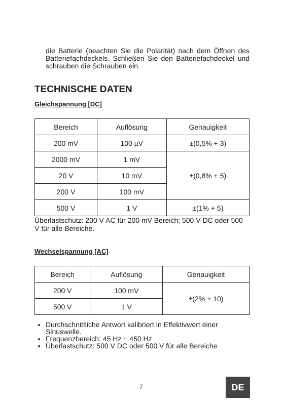die Batterie (beachten Sie die Polarität) nach dem Öffnen des Batteriefachdeckels. Schließen Sie den Batteriefachdeckel und schrauben die Schrauben ein.
TECHNISCHE DATEN
Gleichspannung [DC]
| Bereich | Auflösung | Genauigkeit |
| --- | --- | --- |
| 200 mV | 100 µV | ±(0,5% + 3) |
| 2000 mV | 1 mV | ±(0,8% + 5) |
| 20 V | 10 mV | |
| 200 V | 100 mV | |
| 500 V | 1 V | ±(1% + 5) |
Überlastschutz: 200 V AC für 200 mV Bereich; 500 V DC oder 500 V für alle Bereiche.
Wechselspannung [AC]
| Bereich | Auflösung | Genauigkeit |
| --- | --- | --- |
| 200 V | 100 mV | ±(2% + 10) |
| 500 V | 1 V | |
Durchschnittliche Antwort kalibriert in Effektivwert einer Sinuswelle.
Frequenzbereich: 45 Hz ~ 450 Hz
Überlastschutz: 500 V DC oder 500 V für alle Bereiche
7 DE